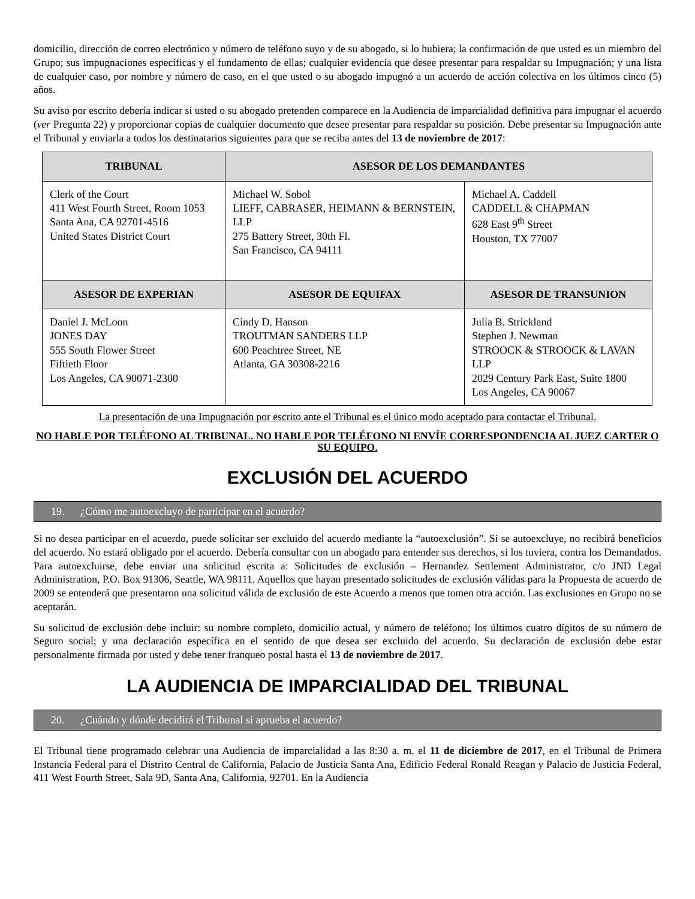domicilio, dirección de correo electrónico y número de teléfono suyo y de su abogado, si lo hubiera; la confirmación de que usted es un miembro del Grupo; sus impugnaciones específicas y el fundamento de ellas; cualquier evidencia que desee presentar para respaldar su Impugnación; y una lista de cualquier caso, por nombre y número de caso, en el que usted o su abogado impugnó a un acuerdo de acción colectiva en los últimos cinco (5) años.
Su aviso por escrito debería indicar si usted o su abogado pretenden comparece en la Audiencia de imparcialidad definitiva para impugnar el acuerdo (ver Pregunta 22) y proporcionar copias de cualquier documento que desee presentar para respaldar su posición. Debe presentar su Impugnación ante el Tribunal y enviarla a todos los destinatarios siguientes para que se reciba antes del 13 de noviembre de 2017:
| TRIBUNAL | ASESOR DE LOS DEMANDANTES | |
| --- | --- | --- |
| Clerk of the Court 411 West Fourth Street, Room 1053 Santa Ana, CA 92701-4516 United States District Court | Michael W. Sobol LIEFF, CABRASER, HEIMANN & BERNSTEIN, LLP 275 Battery Street, 30th Fl. San Francisco, CA 94111 | Michael A. Caddell CADDELL & CHAPMAN 628 East 9<sup>th</sup> Street Houston, TX 77007 |
| ASESOR DE EXPERIAN | ASESOR DE EQUIFAX | ASESOR DE TRANSUNION |
| Daniel J. McLoon JONES DAY 555 South Flower Street Fiftieth Floor Los Angeles, CA 90071-2300 | Cindy D. Hanson TROUTMAN SANDERS LLP 600 Peachtree Street, NE Atlanta, GA 30308-2216 | Julia B. Strickland Stephen J. Newman STROOCK & STROOCK & LAVAN LLP 2029 Century Park East, Suite 1800 Los Angeles, CA 90067 |
La presentación de una Impugnación por escrito ante el Tribunal es el único modo aceptado para contactar el Tribunal.
NO HABLE POR TELÉFONO AL TRIBUNAL. NO HABLE POR TELÉFONO NI ENVÍE CORRESPONDENCIA AL JUEZ CARTER O SU EQUIPO.
EXCLUSIÓN DEL ACUERDO
19. ¿Cómo me autoexcluyo de participar en el acuerdo?
Si no desea participar en el acuerdo, puede solicitar ser excluido del acuerdo mediante la “autoexclusión”. Si se autoexcluye, no recibirá beneficios del acuerdo. No estará obligado por el acuerdo. Debería consultar con un abogado para entender sus derechos, si los tuviera, contra los Demandados. Para autoexcluirse, debe enviar una solicitud escrita a: Solicitudes de exclusión – Hernandez Settlement Administrator, c/o JND Legal Administration, P.O. Box 91306, Seattle, WA 98111. Aquellos que hayan presentado solicitudes de exclusión válidas para la Propuesta de acuerdo de 2009 se entenderá que presentaron una solicitud válida de exclusión de este Acuerdo a menos que tomen otra acción. Las exclusiones en Grupo no se aceptarán.
Su solicitud de exclusión debe incluir: su nombre completo, domicilio actual, y número de teléfono; los últimos cuatro dígitos de su número de Seguro social; y una declaración específica en el sentido de que desea ser excluido del acuerdo. Su declaración de exclusión debe estar personalmente firmada por usted y debe tener franqueo postal hasta el 13 de noviembre de 2017.
LA AUDIENCIA DE IMPARCIALIDAD DEL TRIBUNAL
20. ¿Cuándo y dónde decidirá el Tribunal si aprueba el acuerdo?
El Tribunal tiene programado celebrar una Audiencia de imparcialidad a las 8:30 a. m. el 11 de diciembre de 2017, en el Tribunal de Primera Instancia Federal para el Distrito Central de California, Palacio de Justicia Santa Ana, Edificio Federal Ronald Reagan y Palacio de Justicia Federal, 411 West Fourth Street, Sala 9D, Santa Ana, California, 92701. En la Audiencia